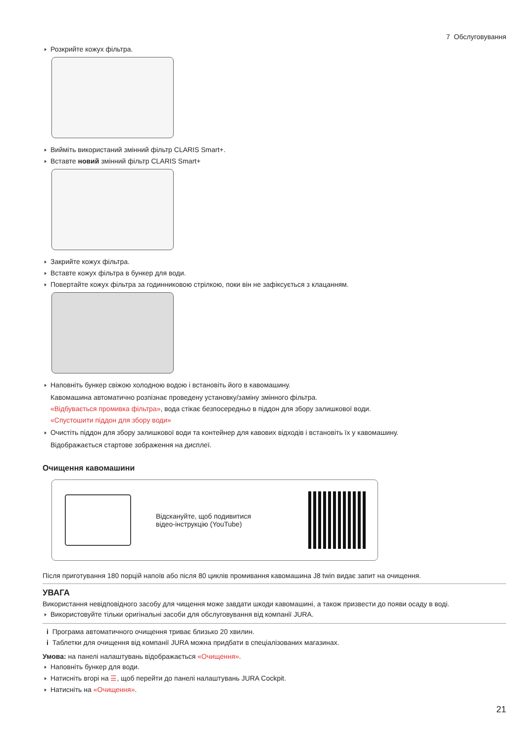7 Обслуговування
Розкрийте кожух фільтра.
Вийміть використаний змінний фільтр CLARIS Smart+.
Вставте новий змінний фільтр CLARIS Smart+
Закрийте кожух фільтра.
Вставте кожух фільтра в бункер для води.
Повертайте кожух фільтра за годинниковою стрілкою, поки він не зафіксується з клацанням.
Наповніть бункер свіжою холодною водою і встановіть його в кавомашину.
Кавомашина автоматично розпізнає проведену установку/заміну змінного фільтра.
«Відбувається промивка фільтра», вода стікає безпосередньо в піддон для збору залишкової води.
«Спустошити піддон для збору води»
Очистіть піддон для збору залишкової води та контейнер для кавових відходів і встановіть їх у кавомашину.
Відображається стартове зображення на дисплеї.
Очищення кавомашини
Відскануйте, щоб подивитися
відео-інструкцію (YouTube)
Після приготування 180 порцій напоїв або після 80 циклів промивання кавомашина J8 twin видає запит на очищення.
УВАГА
Використання невідповідного засобу для чищення може завдати шкоди кавомашині, а також призвести до появи осаду в воді.
Використовуйте тільки оригінальні засоби для обслуговування від компанії JURA.
i Програма автоматичного очищення триває близько 20 хвилин.
i Таблетки для очищення від компанії JURA можна придбати в спеціалізованих магазинах.
Умова: на панелі налаштувань відображається «Очищення».
Наповніть бункер для води.
Натисніть вгорі на ☰, щоб перейти до панелі налаштувань JURA Cockpit.
Натисніть на «Очищення».
21